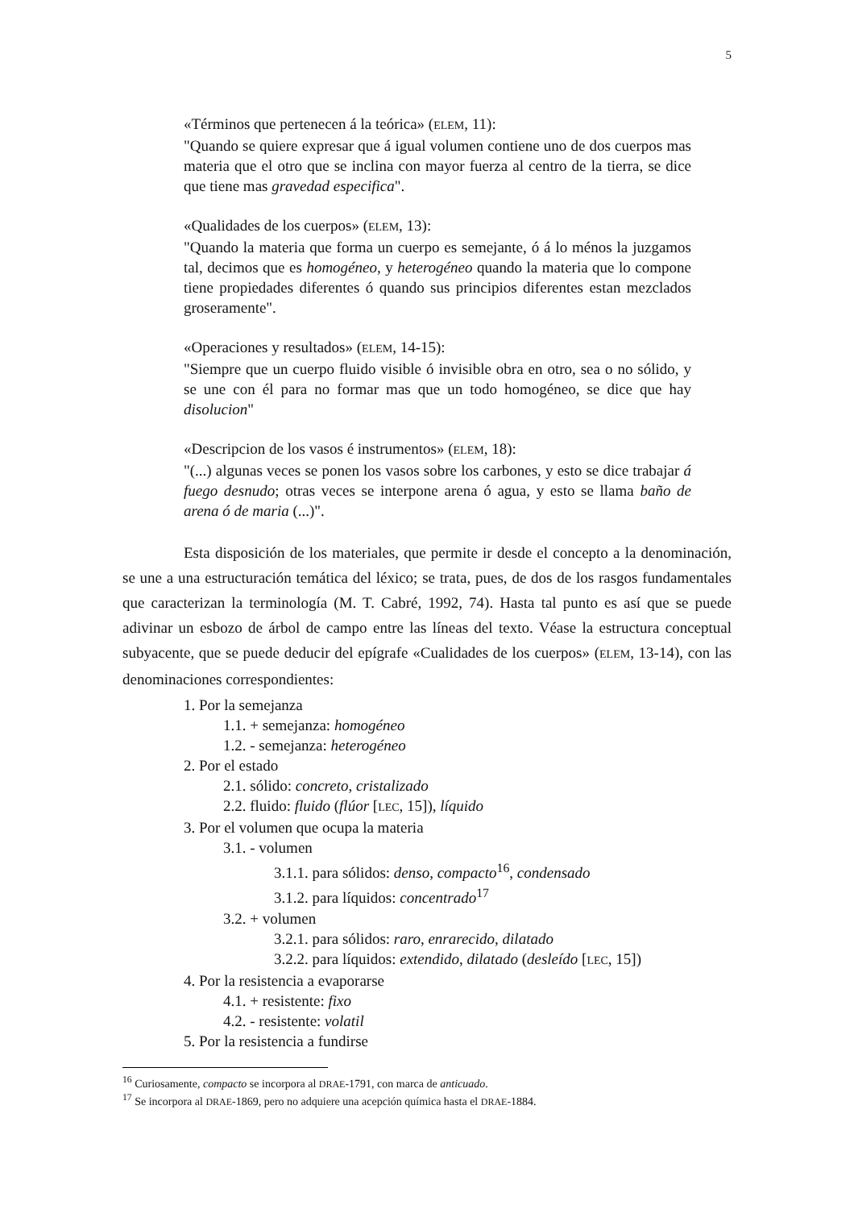5
«Términos que pertenecen á la teórica» (ELEM, 11):
"Quando se quiere expresar que á igual volumen contiene uno de dos cuerpos mas materia que el otro que se inclina con mayor fuerza al centro de la tierra, se dice que tiene mas gravedad especifica".
«Qualidades de los cuerpos» (ELEM, 13):
"Quando la materia que forma un cuerpo es semejante, ó á lo ménos la juzgamos tal, decimos que es homogéneo, y heterogéneo quando la materia que lo compone tiene propiedades diferentes ó quando sus principios diferentes estan mezclados groseramente".
«Operaciones y resultados» (ELEM, 14-15):
"Siempre que un cuerpo fluido visible ó invisible obra en otro, sea o no sólido, y se une con él para no formar mas que un todo homogéneo, se dice que hay disolucion"
«Descripcion de los vasos é instrumentos» (ELEM, 18):
"(...) algunas veces se ponen los vasos sobre los carbones, y esto se dice trabajar á fuego desnudo; otras veces se interpone arena ó agua, y esto se llama baño de arena ó de maria (...)".
Esta disposición de los materiales, que permite ir desde el concepto a la denominación, se une a una estructuración temática del léxico; se trata, pues, de dos de los rasgos fundamentales que caracterizan la terminología (M. T. Cabré, 1992, 74). Hasta tal punto es así que se puede adivinar un esbozo de árbol de campo entre las líneas del texto. Véase la estructura conceptual subyacente, que se puede deducir del epígrafe «Cualidades de los cuerpos» (ELEM, 13-14), con las denominaciones correspondientes:
1. Por la semejanza
1.1. + semejanza: homogéneo
1.2. - semejanza: heterogéneo
2. Por el estado
2.1. sólido: concreto, cristalizado
2.2. fluido: fluido (flúor [LEC, 15]), líquido
3. Por el volumen que ocupa la materia
3.1. - volumen
3.1.1. para sólidos: denso, compacto<sup>16</sup>, condensado
3.1.2. para líquidos: concentrado<sup>17</sup>
3.2. + volumen
3.2.1. para sólidos: raro, enrarecido, dilatado
3.2.2. para líquidos: extendido, dilatado (desleído [LEC, 15])
4. Por la resistencia a evaporarse
4.1. + resistente: fixo
4.2. - resistente: volatil
5. Por la resistencia a fundirse
<sup>16</sup> Curiosamente, compacto se incorpora al DRAE-1791, con marca de anticuado.
<sup>17</sup> Se incorpora al DRAE-1869, pero no adquiere una acepción química hasta el DRAE-1884.